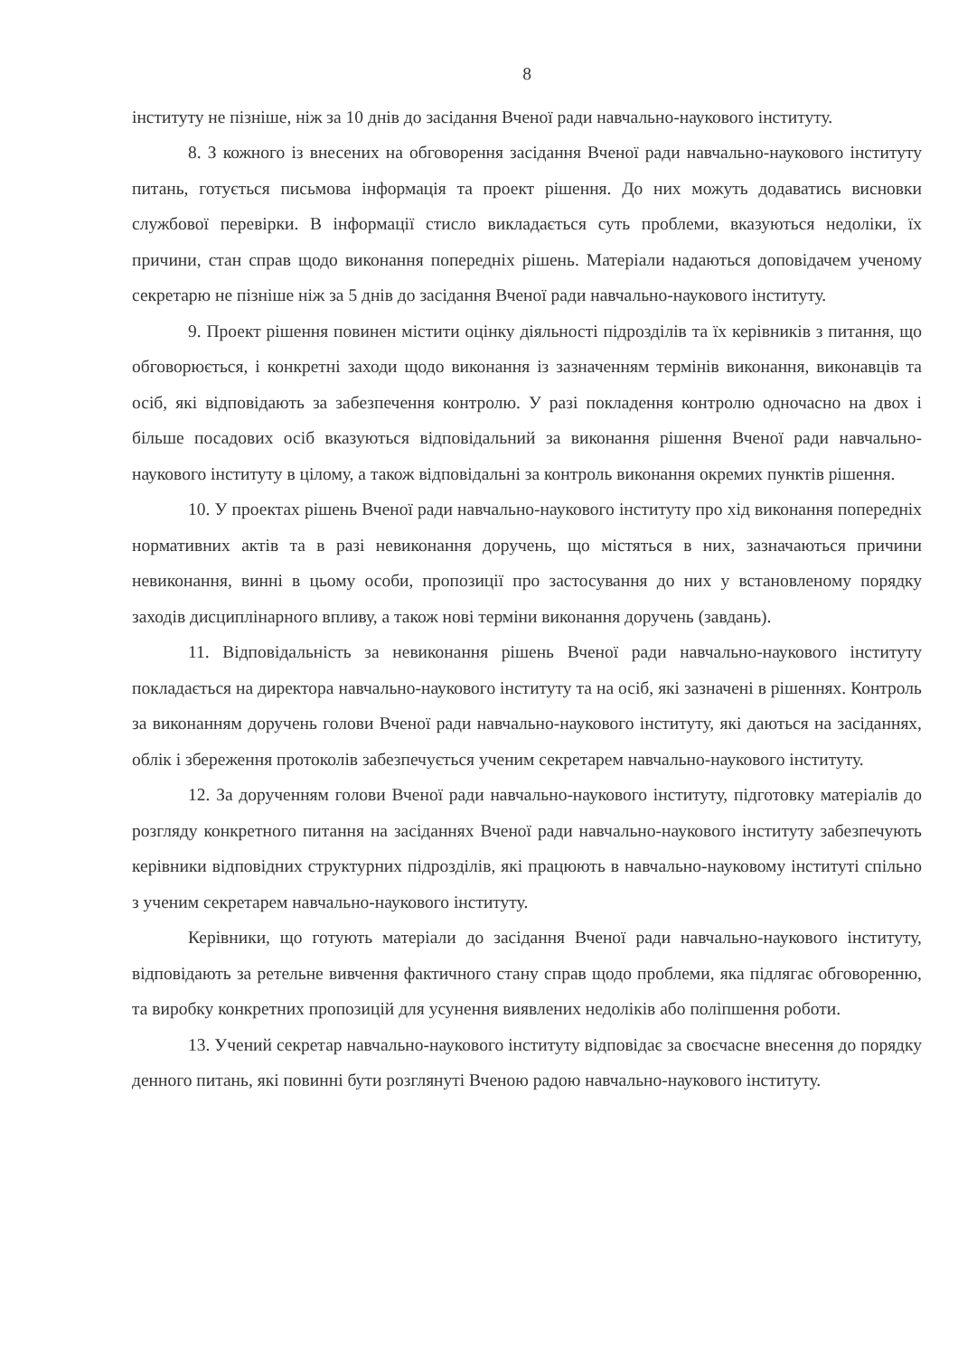8
інституту не пізніше, ніж за 10 днів до засідання Вченої ради навчально-наукового інституту.
8. З кожного із внесених на обговорення засідання Вченої ради навчально-наукового інституту питань, готується письмова інформація та проект рішення. До них можуть додаватись висновки службової перевірки. В інформації стисло викладається суть проблеми, вказуються недоліки, їх причини, стан справ щодо виконання попередніх рішень. Матеріали надаються доповідачем ученому секретарю не пізніше ніж за 5 днів до засідання Вченої ради навчально-наукового інституту.
9. Проект рішення повинен містити оцінку діяльності підрозділів та їх керівників з питання, що обговорюється, і конкретні заходи щодо виконання із зазначенням термінів виконання, виконавців та осіб, які відповідають за забезпечення контролю. У разі покладення контролю одночасно на двох і більше посадових осіб вказуються відповідальний за виконання рішення Вченої ради навчально-наукового інституту в цілому, а також відповідальні за контроль виконання окремих пунктів рішення.
10. У проектах рішень Вченої ради навчально-наукового інституту про хід виконання попередніх нормативних актів та в разі невиконання доручень, що містяться в них, зазначаються причини невиконання, винні в цьому особи, пропозиції про застосування до них у встановленому порядку заходів дисциплінарного впливу, а також нові терміни виконання доручень (завдань).
11. Відповідальність за невиконання рішень Вченої ради навчально-наукового інституту покладається на директора навчально-наукового інституту та на осіб, які зазначені в рішеннях. Контроль за виконанням доручень голови Вченої ради навчально-наукового інституту, які даються на засіданнях, облік і збереження протоколів забезпечується ученим секретарем навчально-наукового інституту.
12. За дорученням голови Вченої ради навчально-наукового інституту, підготовку матеріалів до розгляду конкретного питання на засіданнях Вченої ради навчально-наукового інституту забезпечують керівники відповідних структурних підрозділів, які працюють в навчально-науковому інституті спільно з ученим секретарем навчально-наукового інституту.
Керівники, що готують матеріали до засідання Вченої ради навчально-наукового інституту, відповідають за ретельне вивчення фактичного стану справ щодо проблеми, яка підлягає обговоренню, та виробку конкретних пропозицій для усунення виявлених недоліків або поліпшення роботи.
13. Учений секретар навчально-наукового інституту відповідає за своєчасне внесення до порядку денного питань, які повинні бути розглянуті Вченою радою навчально-наукового інституту.